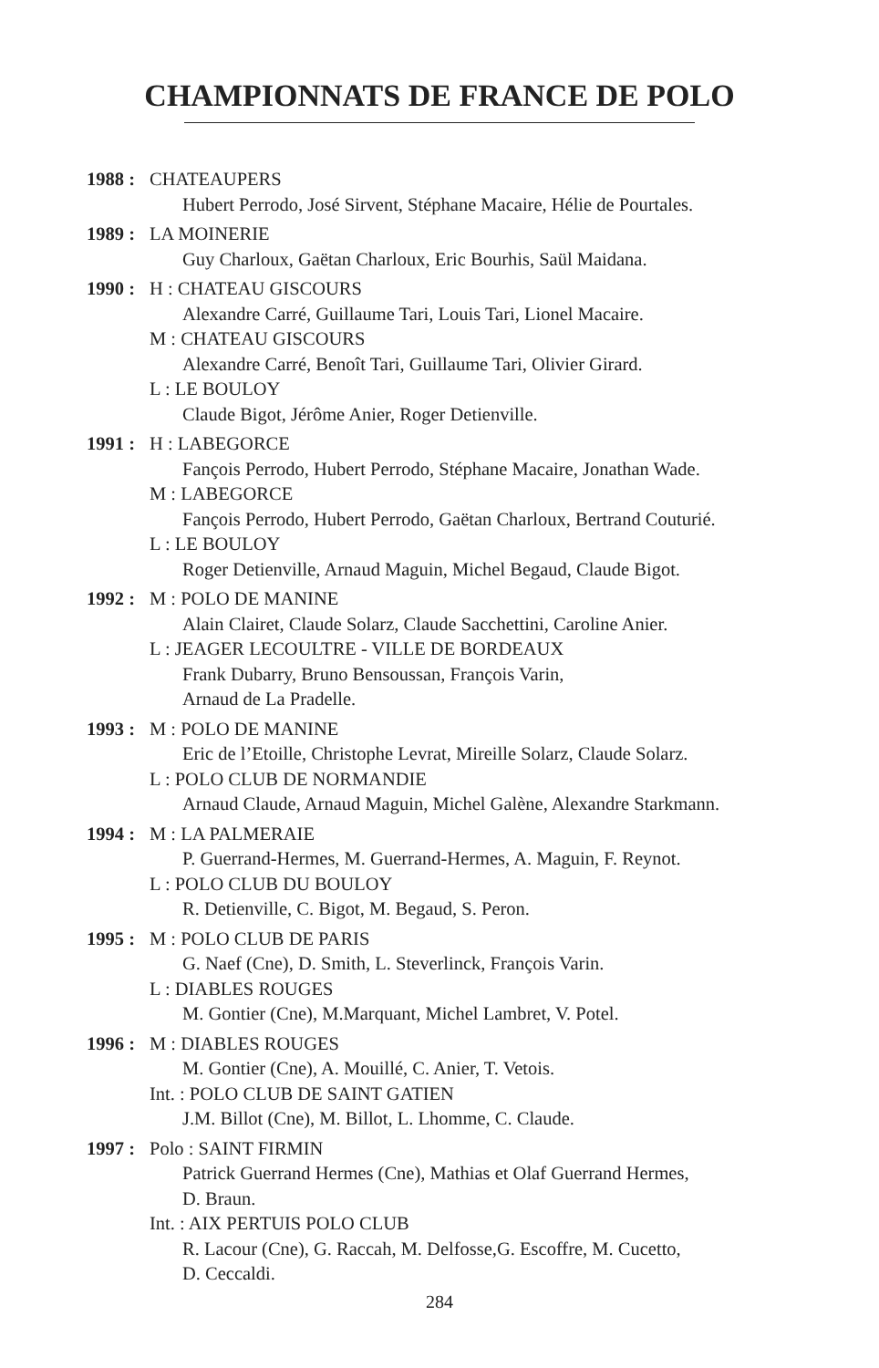CHAMPIONNATS DE FRANCE DE POLO
1988 :
CHATEAUPERS
Hubert Perrodo, José Sirvent, Stéphane Macaire, Hélie de Pourtales.
1989 :
LA MOINERIE
Guy Charloux, Gaëtan Charloux, Eric Bourhis, Saül Maidana.
1990 :
H : CHATEAU GISCOURS
Alexandre Carré, Guillaume Tari, Louis Tari, Lionel Macaire.
M : CHATEAU GISCOURS
Alexandre Carré, Benoît Tari, Guillaume Tari, Olivier Girard.
L : LE BOULOY
Claude Bigot, Jérôme Anier, Roger Detienville.
1991 :
H : LABEGORCE
Fançois Perrodo, Hubert Perrodo, Stéphane Macaire, Jonathan Wade.
M : LABEGORCE
Fançois Perrodo, Hubert Perrodo, Gaëtan Charloux, Bertrand Couturié.
L : LE BOULOY
Roger Detienville, Arnaud Maguin, Michel Begaud, Claude Bigot.
1992 :
M : POLO DE MANINE
Alain Clairet, Claude Solarz, Claude Sacchettini, Caroline Anier.
L : JEAGER LECOULTRE - VILLE DE BORDEAUX
Frank Dubarry, Bruno Bensoussan, François Varin,
Arnaud de La Pradelle.
1993 :
M : POLO DE MANINE
Eric de l’Etoille, Christophe Levrat, Mireille Solarz, Claude Solarz.
L : POLO CLUB DE NORMANDIE
Arnaud Claude, Arnaud Maguin, Michel Galène, Alexandre Starkmann.
1994 :
M : LA PALMERAIE
P. Guerrand-Hermes, M. Guerrand-Hermes, A. Maguin, F. Reynot.
L : POLO CLUB DU BOULOY
R. Detienville, C. Bigot, M. Begaud, S. Peron.
1995 :
M : POLO CLUB DE PARIS
G. Naef (Cne), D. Smith, L. Steverlinck, François Varin.
L : DIABLES ROUGES
M. Gontier (Cne), M.Marquant, Michel Lambret, V. Potel.
1996 :
M : DIABLES ROUGES
M. Gontier (Cne), A. Mouillé, C. Anier, T. Vetois.
Int. : POLO CLUB DE SAINT GATIEN
J.M. Billot (Cne), M. Billot, L. Lhomme, C. Claude.
1997 :
Polo : SAINT FIRMIN
Patrick Guerrand Hermes (Cne), Mathias et Olaf Guerrand Hermes,
D. Braun.
Int. : AIX PERTUIS POLO CLUB
R. Lacour (Cne), G. Raccah, M. Delfosse,G. Escoffre, M. Cucetto,
D. Ceccaldi.
284